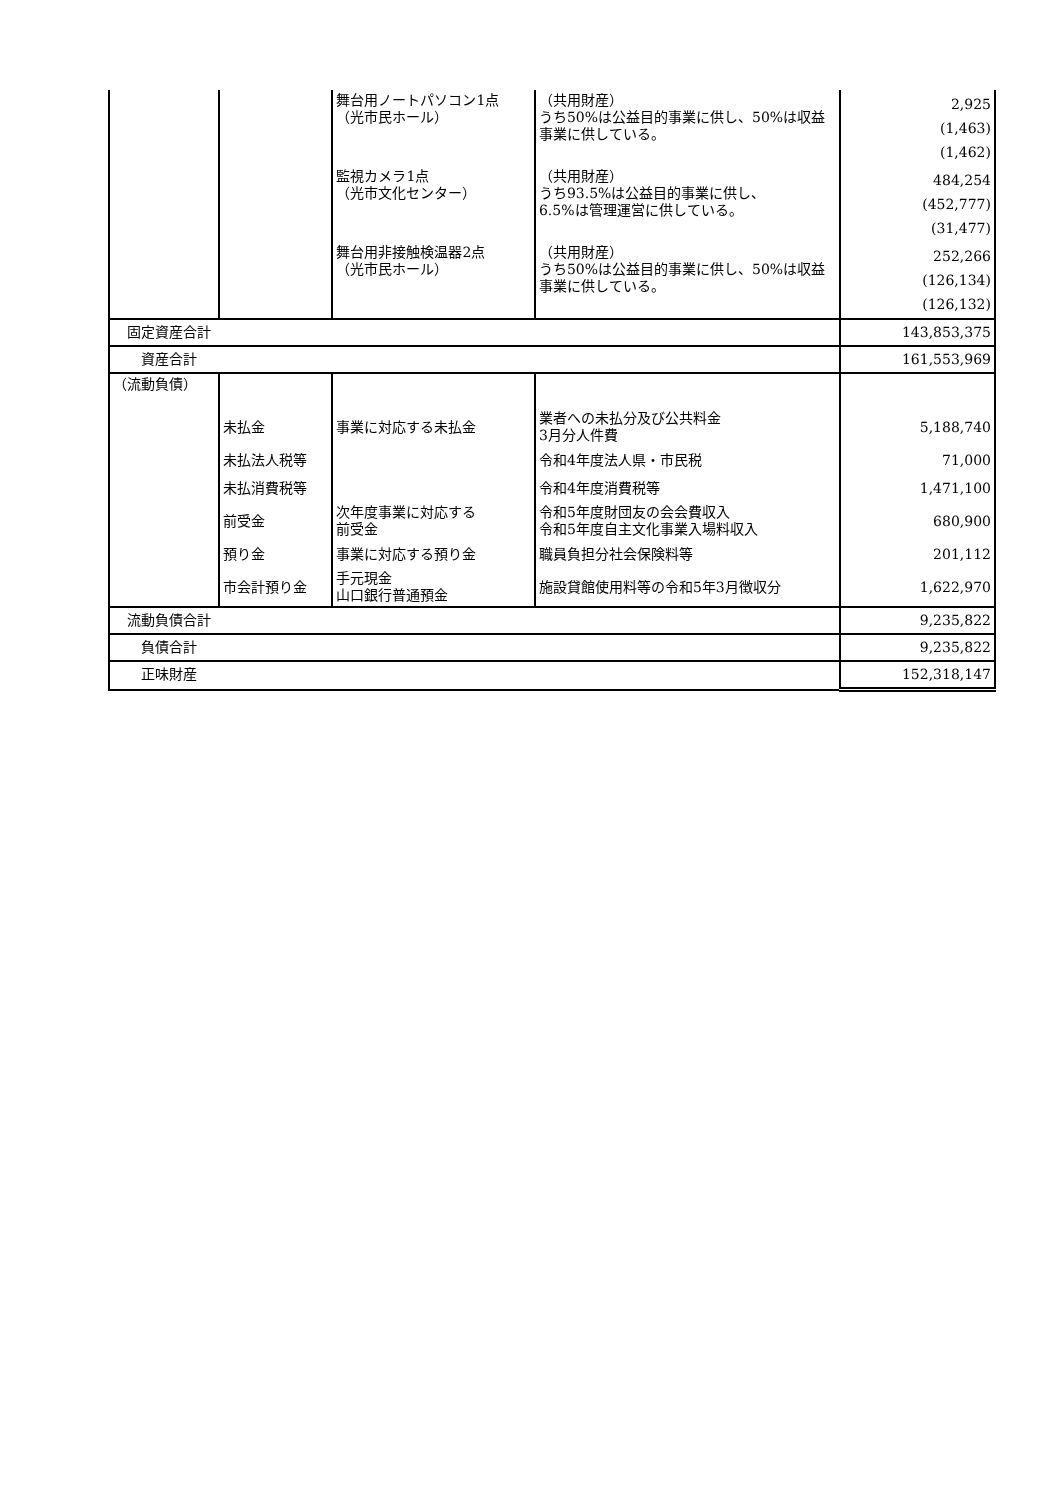| | | 舞台用ノートパソコン1点 （光市民ホール） | （共用財産） うち50%は公益目的事業に供し、50%は収益事業に供している。 | 2,925 (1,463) (1,462) |
| | | 監視カメラ1点 （光市文化センター） | （共用財産） うち93.5%は公益目的事業に供し、 6.5%は管理運営に供している。 | 484,254 (452,777) (31,477) |
| | | 舞台用非接触検温器2点 （光市民ホール） | （共用財産） うち50%は公益目的事業に供し、50%は収益事業に供している。 | 252,266 (126,134) (126,132) |
| 固定資産合計 | | | | 143,853,375 |
| 資産合計 | | | | 161,553,969 |
| （流動負債） | | | | |
| | 未払金 | 事業に対応する未払金 | 業者への未払分及び公共料金 3月分人件費 | 5,188,740 |
| | 未払法人税等 | | 令和4年度法人県・市民税 | 71,000 |
| | 未払消費税等 | | 令和4年度消費税等 | 1,471,100 |
| | 前受金 | 次年度事業に対応する 前受金 | 令和5年度財団友の会会費収入 令和5年度自主文化事業入場料収入 | 680,900 |
| | 預り金 | 事業に対応する預り金 | 職員負担分社会保険料等 | 201,112 |
| | 市会計預り金 | 手元現金 山口銀行普通預金 | 施設貸館使用料等の令和5年3月徴収分 | 1,622,970 |
| 流動負債合計 | | | | 9,235,822 |
| 負債合計 | | | | 9,235,822 |
| 正味財産 | | | | 152,318,147 |